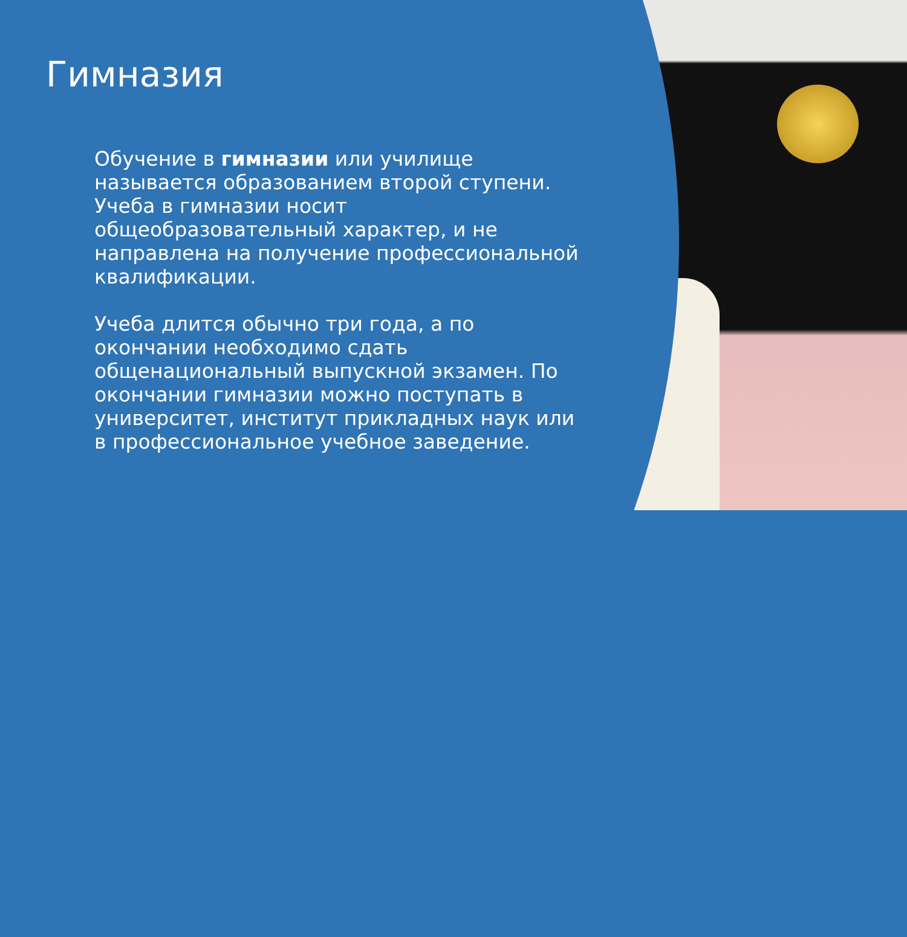Гимназия
Обучение в гимназии или училище называется образованием второй ступени. Учеба в гимназии носит общеобразовательный характер, и не направлена на получение профессиональной квалификации.
Учеба длится обычно три года, а по окончании необходимо сдать общенациональный выпускной экзамен. По окончании гимназии можно поступать в университет, институт прикладных наук или в профессиональное учебное заведение.